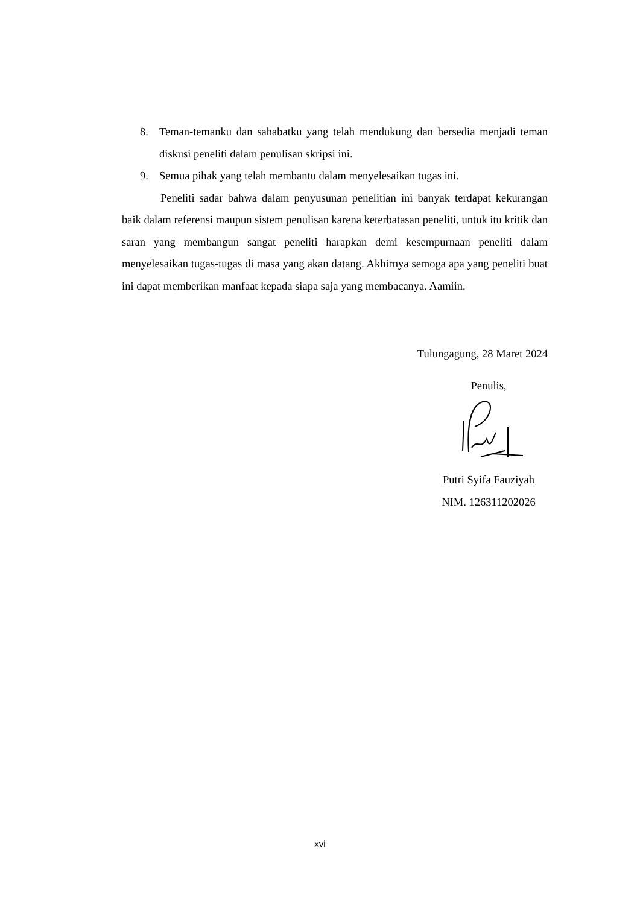8. Teman-temanku dan sahabatku yang telah mendukung dan bersedia menjadi teman diskusi peneliti dalam penulisan skripsi ini.
9. Semua pihak yang telah membantu dalam menyelesaikan tugas ini.
Peneliti sadar bahwa dalam penyusunan penelitian ini banyak terdapat kekurangan baik dalam referensi maupun sistem penulisan karena keterbatasan peneliti, untuk itu kritik dan saran yang membangun sangat peneliti harapkan demi kesempurnaan peneliti dalam menyelesaikan tugas-tugas di masa yang akan datang. Akhirnya semoga apa yang peneliti buat ini dapat memberikan manfaat kepada siapa saja yang membacanya. Aamiin.
Tulungagung, 28 Maret 2024
Penulis,
Putri Syifa Fauziyah
NIM. 126311202026
xvi